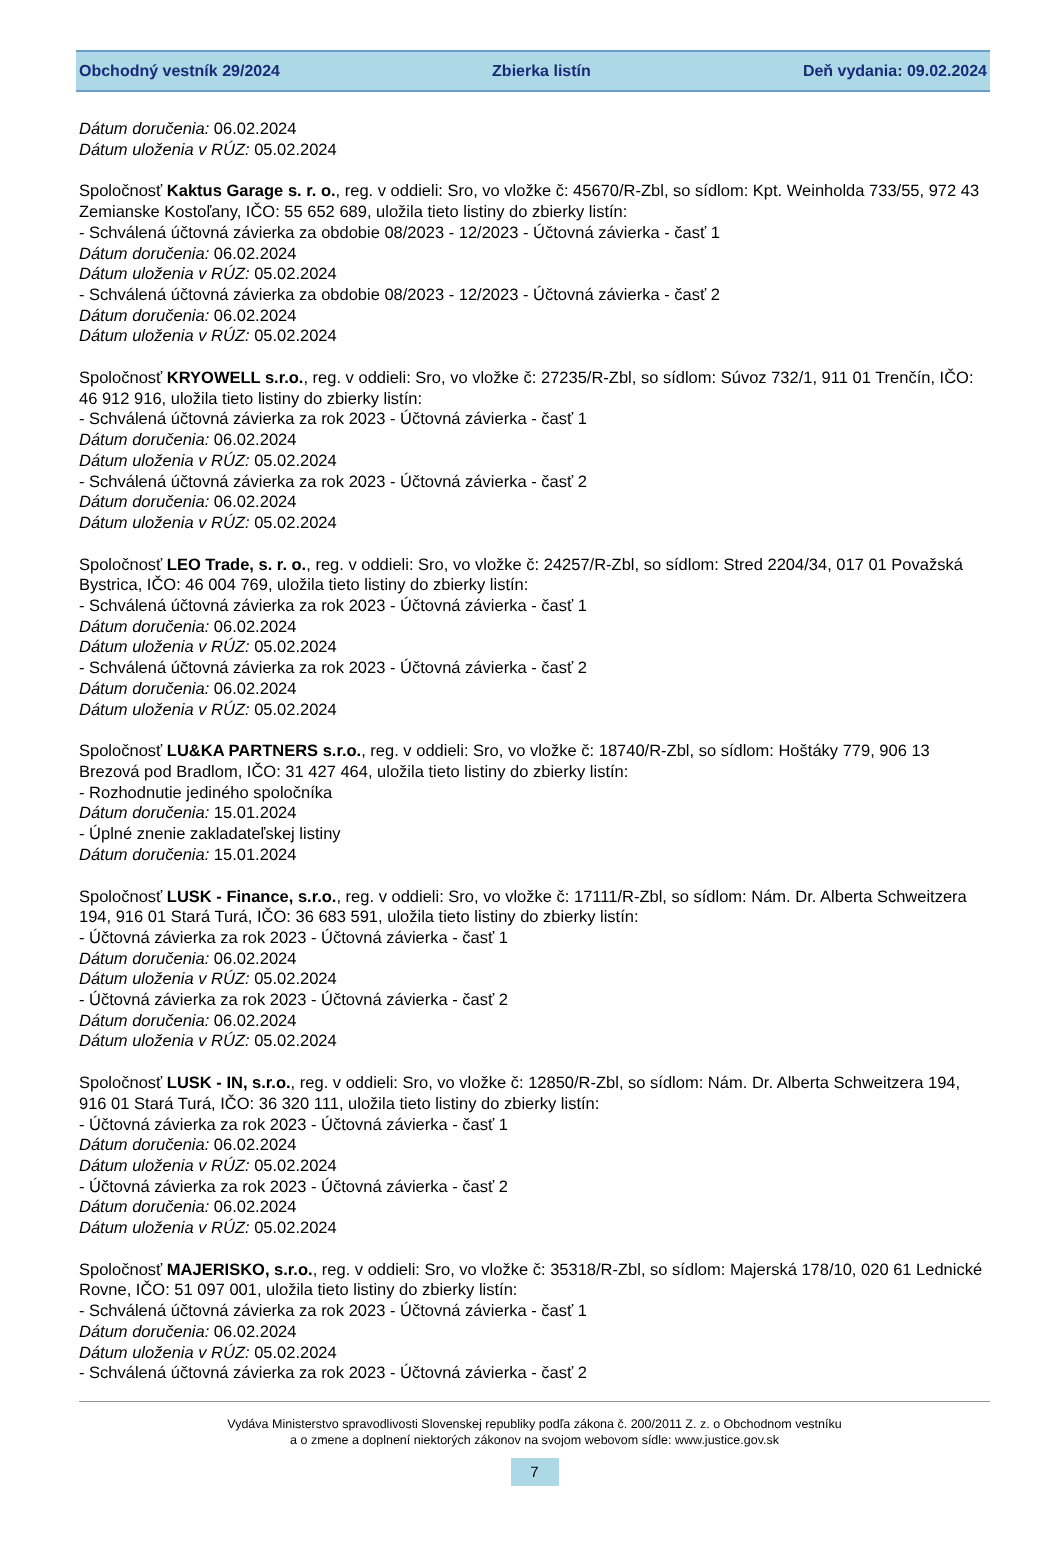Obchodný vestník 29/2024 Zbierka listín Deň vydania: 09.02.2024
Dátum doručenia: 06.02.2024
Dátum uloženia v RÚZ: 05.02.2024
Spoločnosť Kaktus Garage s. r. o., reg. v oddieli: Sro, vo vložke č: 45670/R-Zbl, so sídlom: Kpt. Weinholda 733/55, 972 43 Zemianske Kostoľany, IČO: 55 652 689, uložila tieto listiny do zbierky listín:
- Schválená účtovná závierka za obdobie 08/2023 - 12/2023 - Účtovná závierka - časť 1
Dátum doručenia: 06.02.2024
Dátum uloženia v RÚZ: 05.02.2024
- Schválená účtovná závierka za obdobie 08/2023 - 12/2023 - Účtovná závierka - časť 2
Dátum doručenia: 06.02.2024
Dátum uloženia v RÚZ: 05.02.2024
Spoločnosť KRYOWELL s.r.o., reg. v oddieli: Sro, vo vložke č: 27235/R-Zbl, so sídlom: Súvoz 732/1, 911 01 Trenčín, IČO: 46 912 916, uložila tieto listiny do zbierky listín:
- Schválená účtovná závierka za rok 2023 - Účtovná závierka - časť 1
Dátum doručenia: 06.02.2024
Dátum uloženia v RÚZ: 05.02.2024
- Schválená účtovná závierka za rok 2023 - Účtovná závierka - časť 2
Dátum doručenia: 06.02.2024
Dátum uloženia v RÚZ: 05.02.2024
Spoločnosť LEO Trade, s. r. o., reg. v oddieli: Sro, vo vložke č: 24257/R-Zbl, so sídlom: Stred 2204/34, 017 01 Považská Bystrica, IČO: 46 004 769, uložila tieto listiny do zbierky listín:
- Schválená účtovná závierka za rok 2023 - Účtovná závierka - časť 1
Dátum doručenia: 06.02.2024
Dátum uloženia v RÚZ: 05.02.2024
- Schválená účtovná závierka za rok 2023 - Účtovná závierka - časť 2
Dátum doručenia: 06.02.2024
Dátum uloženia v RÚZ: 05.02.2024
Spoločnosť LU&KA PARTNERS s.r.o., reg. v oddieli: Sro, vo vložke č: 18740/R-Zbl, so sídlom: Hoštáky 779, 906 13 Brezová pod Bradlom, IČO: 31 427 464, uložila tieto listiny do zbierky listín:
- Rozhodnutie jediného spoločníka
Dátum doručenia: 15.01.2024
- Úplné znenie zakladateľskej listiny
Dátum doručenia: 15.01.2024
Spoločnosť LUSK - Finance, s.r.o., reg. v oddieli: Sro, vo vložke č: 17111/R-Zbl, so sídlom: Nám. Dr. Alberta Schweitzera 194, 916 01 Stará Turá, IČO: 36 683 591, uložila tieto listiny do zbierky listín:
- Účtovná závierka za rok 2023 - Účtovná závierka - časť 1
Dátum doručenia: 06.02.2024
Dátum uloženia v RÚZ: 05.02.2024
- Účtovná závierka za rok 2023 - Účtovná závierka - časť 2
Dátum doručenia: 06.02.2024
Dátum uloženia v RÚZ: 05.02.2024
Spoločnosť LUSK - IN, s.r.o., reg. v oddieli: Sro, vo vložke č: 12850/R-Zbl, so sídlom: Nám. Dr. Alberta Schweitzera 194, 916 01 Stará Turá, IČO: 36 320 111, uložila tieto listiny do zbierky listín:
- Účtovná závierka za rok 2023 - Účtovná závierka - časť 1
Dátum doručenia: 06.02.2024
Dátum uloženia v RÚZ: 05.02.2024
- Účtovná závierka za rok 2023 - Účtovná závierka - časť 2
Dátum doručenia: 06.02.2024
Dátum uloženia v RÚZ: 05.02.2024
Spoločnosť MAJERISKO, s.r.o., reg. v oddieli: Sro, vo vložke č: 35318/R-Zbl, so sídlom: Majerská 178/10, 020 61 Lednické Rovne, IČO: 51 097 001, uložila tieto listiny do zbierky listín:
- Schválená účtovná závierka za rok 2023 - Účtovná závierka - časť 1
Dátum doručenia: 06.02.2024
Dátum uloženia v RÚZ: 05.02.2024
- Schválená účtovná závierka za rok 2023 - Účtovná závierka - časť 2
Vydáva Ministerstvo spravodlivosti Slovenskej republiky podľa zákona č. 200/2011 Z. z. o Obchodnom vestníku
a o zmene a doplnení niektorých zákonov na svojom webovom sídle: www.justice.gov.sk
7